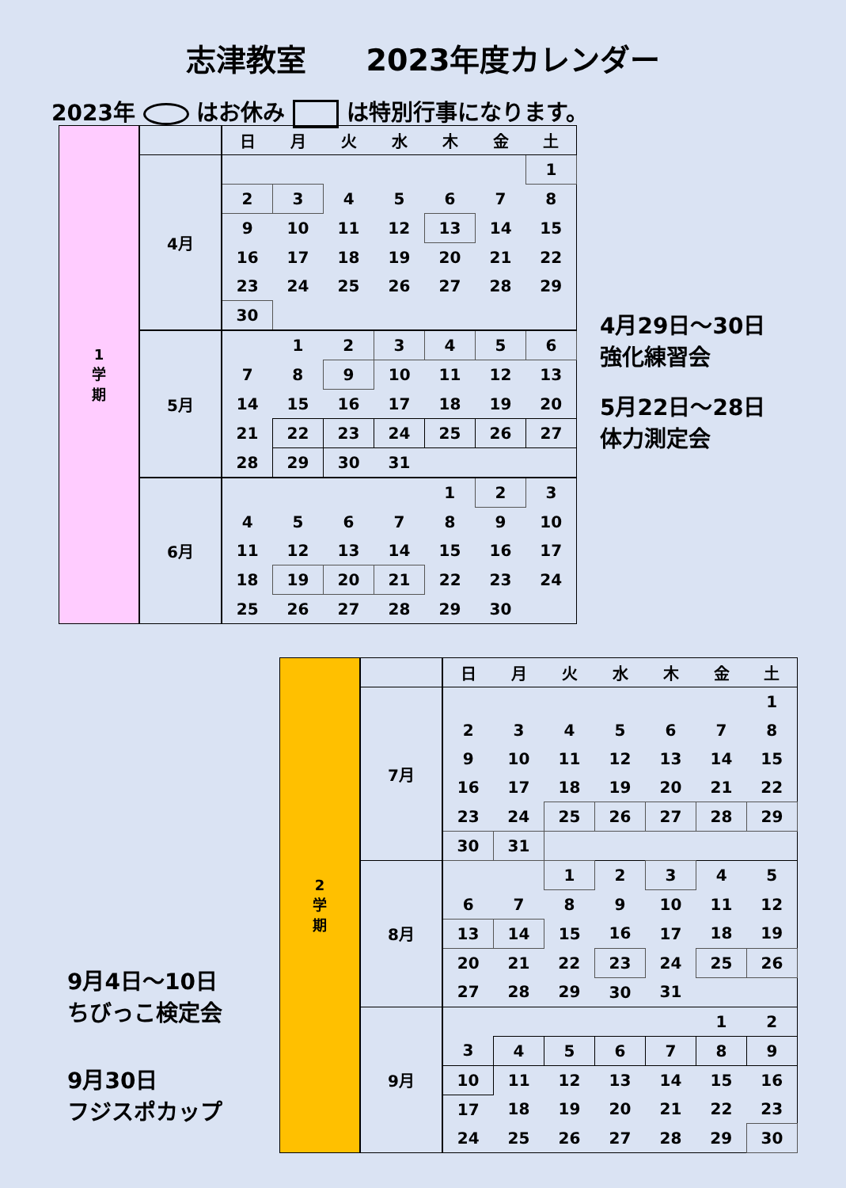志津教室　　2023年度カレンダー
2023年 はお休み は特別行事になります。
| 1 学 期 | | 日 | 月 | 火 | 水 | 木 | 金 | 土 |
| | 4月 | | | | | | | 1 |
| | | 2 | 3 | 4 | 5 | 6 | 7 | 8 |
| | | 9 | 10 | 11 | 12 | 13 | 14 | 15 |
| | | 16 | 17 | 18 | 19 | 20 | 21 | 22 |
| | | 23 | 24 | 25 | 26 | 27 | 28 | 29 |
| | | 30 | | | | | | |
| | 5月 | | 1 | 2 | 3 | 4 | 5 | 6 |
| | | 7 | 8 | 9 | 10 | 11 | 12 | 13 |
| | | 14 | 15 | 16 | 17 | 18 | 19 | 20 |
| | | 21 | 22 | 23 | 24 | 25 | 26 | 27 |
| | | 28 | 29 | 30 | 31 | | | |
| | 6月 | | | | | 1 | 2 | 3 |
| | | 4 | 5 | 6 | 7 | 8 | 9 | 10 |
| | | 11 | 12 | 13 | 14 | 15 | 16 | 17 |
| | | 18 | 19 | 20 | 21 | 22 | 23 | 24 |
| | | 25 | 26 | 27 | 28 | 29 | 30 | |
4月29日～30日
強化練習会
5月22日～28日
体力測定会
| 2 学 期 | | 日 | 月 | 火 | 水 | 木 | 金 | 土 |
| | 7月 | | | | | | | 1 |
| | | 2 | 3 | 4 | 5 | 6 | 7 | 8 |
| | | 9 | 10 | 11 | 12 | 13 | 14 | 15 |
| | | 16 | 17 | 18 | 19 | 20 | 21 | 22 |
| | | 23 | 24 | 25 | 26 | 27 | 28 | 29 |
| | | 30 | 31 | | | | | |
| | 8月 | | | 1 | 2 | 3 | 4 | 5 |
| | | 6 | 7 | 8 | 9 | 10 | 11 | 12 |
| | | 13 | 14 | 15 | 16 | 17 | 18 | 19 |
| | | 20 | 21 | 22 | 23 | 24 | 25 | 26 |
| | | 27 | 28 | 29 | 30 | 31 | | |
| | 9月 | | | | | | 1 | 2 |
| | | 3 | 4 | 5 | 6 | 7 | 8 | 9 |
| | | 10 | 11 | 12 | 13 | 14 | 15 | 16 |
| | | 17 | 18 | 19 | 20 | 21 | 22 | 23 |
| | | 24 | 25 | 26 | 27 | 28 | 29 | 30 |
9月4日～10日
ちびっこ検定会
9月30日
フジスポカップ